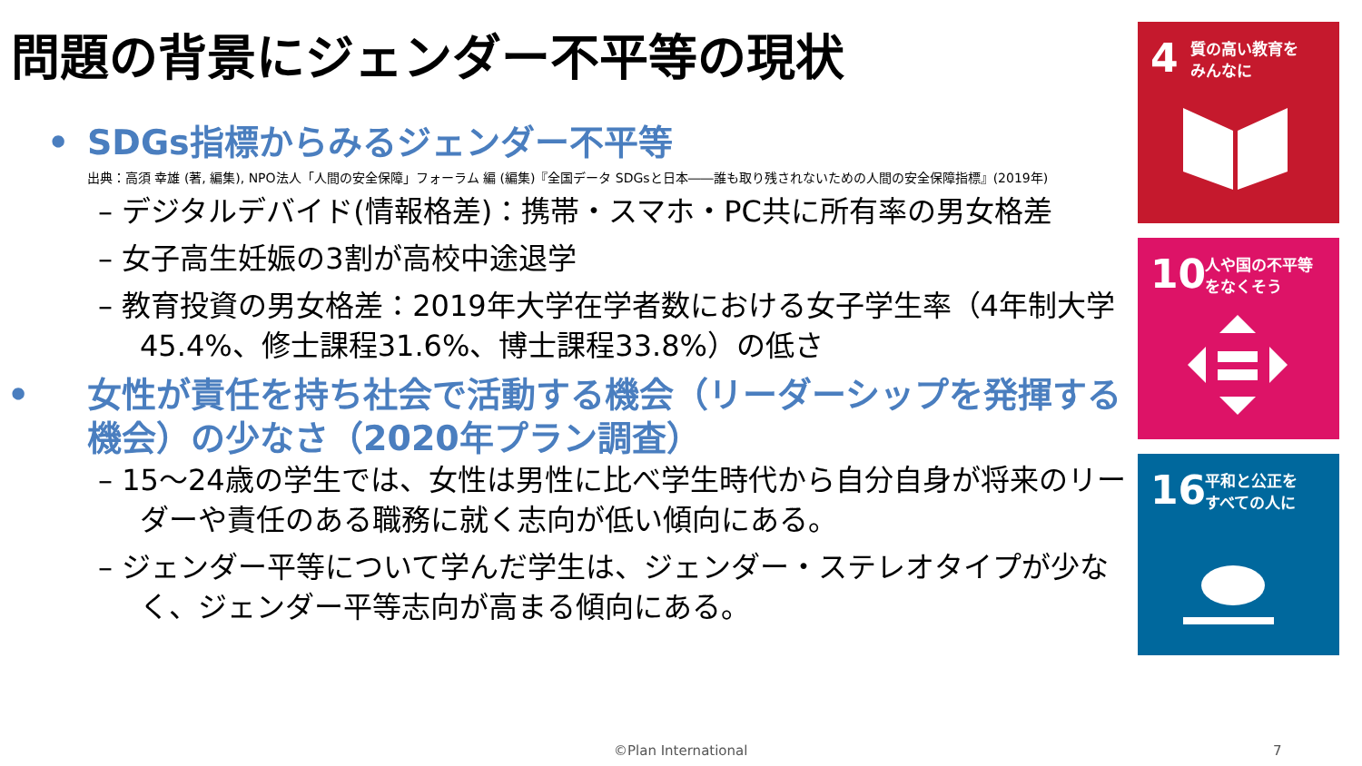問題の背景にジェンダー不平等の現状
• SDGs指標からみるジェンダー不平等
出典：高須 幸雄 (著, 編集), NPO法人「人間の安全保障」フォーラム 編 (編集)『全国データ SDGsと日本――誰も取り残されないための人間の安全保障指標』(2019年)
– デジタルデバイド(情報格差)：携帯・スマホ・PC共に所有率の男女格差
– 女子高生妊娠の3割が高校中途退学
– 教育投資の男女格差：2019年大学在学者数における女子学生率（4年制大学45.4%、修士課程31.6%、博士課程33.8%）の低さ
• 女性が責任を持ち社会で活動する機会（リーダーシップを発揮する機会）の少なさ（2020年プラン調査）
– 15～24歳の学生では、女性は男性に比べ学生時代から自分自身が将来のリーダーや責任のある職務に就く志向が低い傾向にある。
– ジェンダー平等について学んだ学生は、ジェンダー・ステレオタイプが少なく、ジェンダー平等志向が高まる傾向にある。
4 質の高い教育を
みんなに
10 人や国の不平等
をなくそう
16 平和と公正を
すべての人に
©Plan International 7